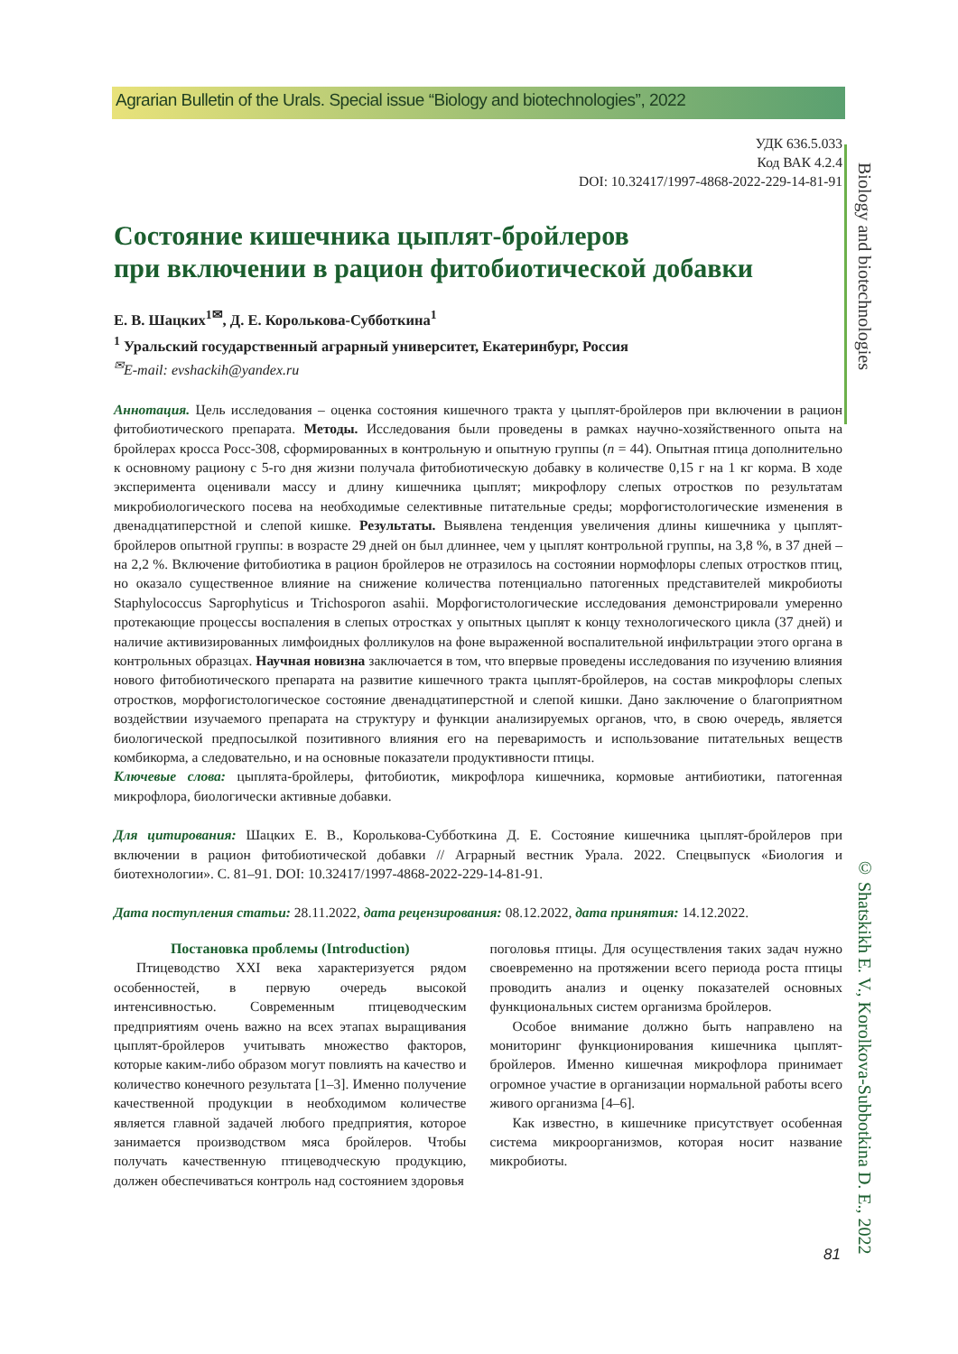Agrarian Bulletin of the Urals. Special issue “Biology and biotechnologies”, 2022
Biology and biotechnologies
© Shatskikh E. V., Korolkova-Subbotkina D. E., 2022
УДК 636.5.033
Код ВАК 4.2.4
DOI: 10.32417/1997-4868-2022-229-14-81-91
Состояние кишечника цыплят-бройлеров
при включении в рацион фитобиотической добавки
Е. В. Шацких<sup>1✉</sup>, Д. Е. Королькова-Субботкина<sup>1</sup>
<sup>1</sup> Уральский государственный аграрный университет, Екатеринбург, Россия
<sup>✉</sup>E-mail: evshackih@yandex.ru
Аннотация. Цель исследования – оценка состояния кишечного тракта у цыплят-бройлеров при включении в рацион фитобиотического препарата. Методы. Исследования были проведены в рамках научно-хозяйственного опыта на бройлерах кросса Росс-308, сформированных в контрольную и опытную группы (n = 44). Опытная птица дополнительно к основному рациону с 5-го дня жизни получала фитобиотическую добавку в количестве 0,15 г на 1 кг корма. В ходе эксперимента оценивали массу и длину кишечника цыплят; микрофлору слепых отростков по результатам микробиологического посева на необходимые селективные питательные среды; морфогистологические изменения в двенадцатиперстной и слепой кишке. Результаты. Выявлена тенденция увеличения длины кишечника у цыплят-бройлеров опытной группы: в возрасте 29 дней он был длиннее, чем у цыплят контрольной группы, на 3,8 %, в 37 дней – на 2,2 %. Включение фитобиотика в рацион бройлеров не отразилось на состоянии нормофлоры слепых отростков птиц, но оказало существенное влияние на снижение количества потенциально патогенных представителей микробиоты Staphylococcus Saprophyticus и Trichosporon asahii. Морфогистологические исследования демонстрировали умеренно протекающие процессы воспаления в слепых отростках у опытных цыплят к концу технологического цикла (37 дней) и наличие активизированных лимфоидных фолликулов на фоне выраженной воспалительной инфильтрации этого органа в контрольных образцах. Научная новизна заключается в том, что впервые проведены исследования по изучению влияния нового фитобиотического препарата на развитие кишечного тракта цыплят-бройлеров, на состав микрофлоры слепых отростков, морфогистологическое состояние двенадцатиперстной и слепой кишки. Дано заключение о благоприятном воздействии изучаемого препарата на структуру и функции анализируемых органов, что, в свою очередь, является биологической предпосылкой позитивного влияния его на переваримость и использование питательных веществ комбикорма, а следовательно, и на основные показатели продуктивности птицы.
Ключевые слова: цыплята-бройлеры, фитобиотик, микрофлора кишечника, кормовые антибиотики, патогенная микрофлора, биологически активные добавки.
Для цитирования: Шацких Е. В., Королькова-Субботкина Д. Е. Состояние кишечника цыплят-бройлеров при включении в рацион фитобиотической добавки // Аграрный вестник Урала. 2022. Спецвыпуск «Биология и биотехнологии». С. 81–91. DOI: 10.32417/1997-4868-2022-229-14-81-91.
Дата поступления статьи: 28.11.2022, дата рецензирования: 08.12.2022, дата принятия: 14.12.2022.
Постановка проблемы (Introduction)
Птицеводство XXI века характеризуется рядом особенностей, в первую очередь высокой интенсивностью. Современным птицеводческим предприятиям очень важно на всех этапах выращивания цыплят-бройлеров учитывать множество факторов, которые каким-либо образом могут повлиять на качество и количество конечного результата [1–3]. Именно получение качественной продукции в необходимом количестве является главной задачей любого предприятия, которое занимается производством мяса бройлеров. Чтобы получать качественную птицеводческую продукцию, должен обеспечиваться контроль над состоянием здоровья
поголовья птицы. Для осуществления таких задач нужно своевременно на протяжении всего периода роста птицы проводить анализ и оценку показателей основных функциональных систем организма бройлеров.
Особое внимание должно быть направлено на мониторинг функционирования кишечника цыплят-бройлеров. Именно кишечная микрофлора принимает огромное участие в организации нормальной работы всего живого организма [4–6].
Как известно, в кишечнике присутствует особенная система микроорганизмов, которая носит название микробиоты.
81